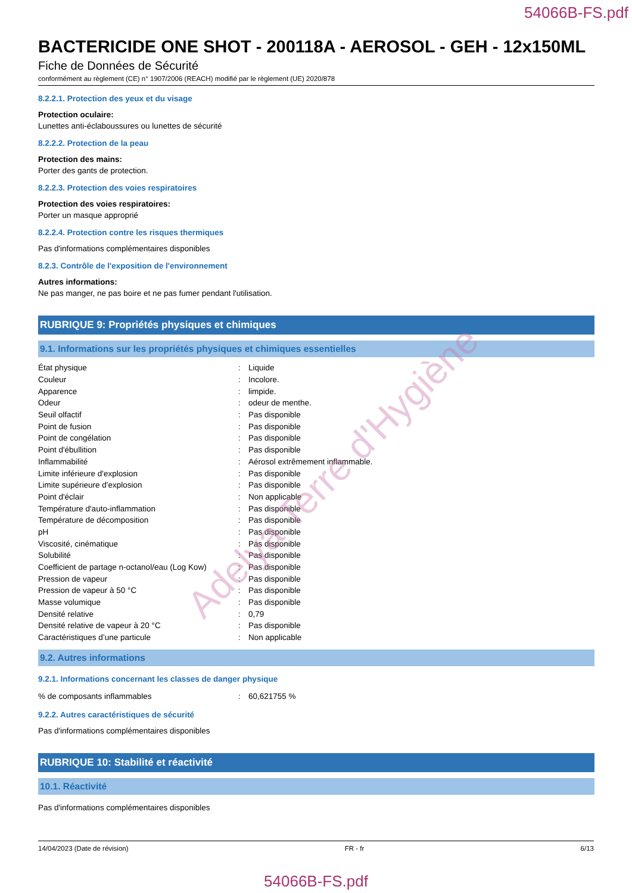54066B-FS.pdf
BACTERICIDE ONE SHOT - 200118A - AEROSOL - GEH - 12x150ML
Fiche de Données de Sécurité
conformément au règlement (CE) n° 1907/2006 (REACH) modifié par le règlement (UE) 2020/878
8.2.2.1. Protection des yeux et du visage
Protection oculaire:
Lunettes anti-éclaboussures ou lunettes de sécurité
8.2.2.2. Protection de la peau
Protection des mains:
Porter des gants de protection.
8.2.2.3. Protection des voies respiratoires
Protection des voies respiratoires:
Porter un masque approprié
8.2.2.4. Protection contre les risques thermiques
Pas d'informations complémentaires disponibles
8.2.3. Contrôle de l'exposition de l'environnement
Autres informations:
Ne pas manger, ne pas boire et ne pas fumer pendant l'utilisation.
RUBRIQUE 9: Propriétés physiques et chimiques
9.1. Informations sur les propriétés physiques et chimiques essentielles
| État physique | : | Liquide |
| Couleur | : | Incolore. |
| Apparence | : | limpide. |
| Odeur | : | odeur de menthe. |
| Seuil olfactif | : | Pas disponible |
| Point de fusion | : | Pas disponible |
| Point de congélation | : | Pas disponible |
| Point d'ébullition | : | Pas disponible |
| Inflammabilité | : | Aérosol extrêmement inflammable. |
| Limite inférieure d'explosion | : | Pas disponible |
| Limite supérieure d'explosion | : | Pas disponible |
| Point d'éclair | : | Non applicable |
| Température d'auto-inflammation | : | Pas disponible |
| Température de décomposition | : | Pas disponible |
| pH | : | Pas disponible |
| Viscosité, cinématique | : | Pas disponible |
| Solubilité | : | Pas disponible |
| Coefficient de partage n-octanol/eau (Log Kow) | : | Pas disponible |
| Pression de vapeur | : | Pas disponible |
| Pression de vapeur à 50 °C | : | Pas disponible |
| Masse volumique | : | Pas disponible |
| Densité relative | : | 0,79 |
| Densité relative de vapeur à 20 °C | : | Pas disponible |
| Caractéristiques d’une particule | : | Non applicable |
9.2. Autres informations
9.2.1. Informations concernant les classes de danger physique
| % de composants inflammables | : | 60,621755 % |
9.2.2. Autres caractéristiques de sécurité
Pas d'informations complémentaires disponibles
RUBRIQUE 10: Stabilité et réactivité
10.1. Réactivité
Pas d'informations complémentaires disponibles
14/04/2023 (Date de révision) FR - fr 6/13
54066B-FS.pdf
Adelya Terre d'Hygiène